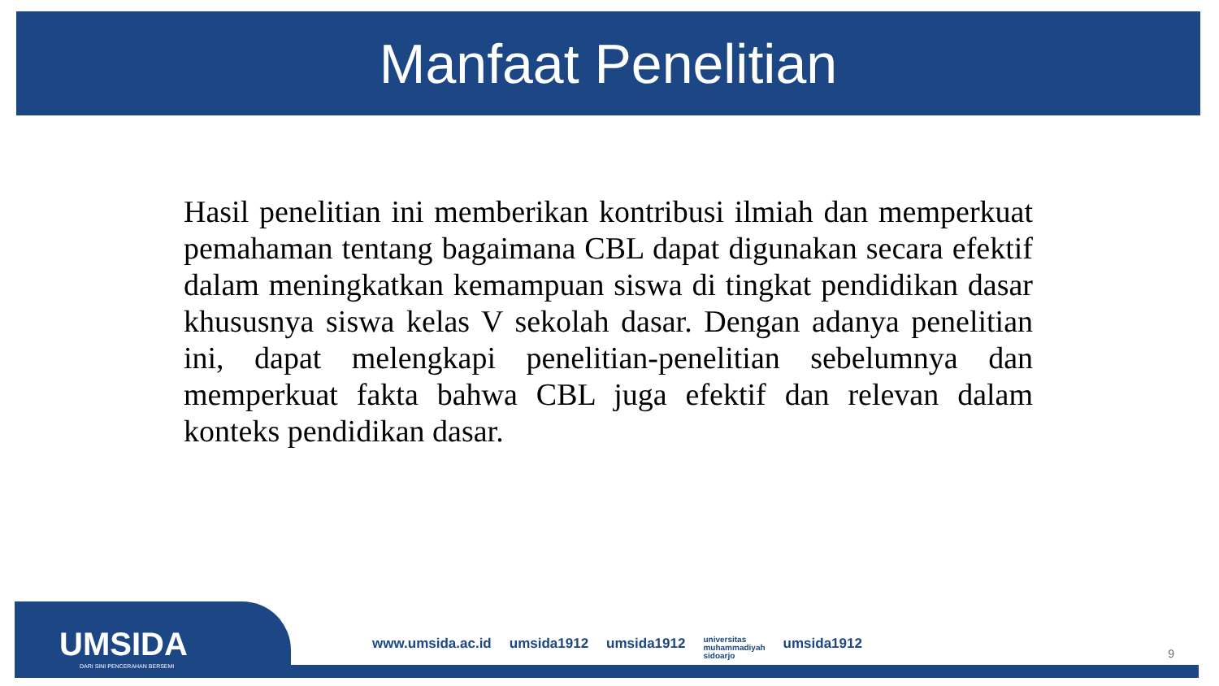Manfaat Penelitian
Hasil penelitian ini memberikan kontribusi ilmiah dan memperkuat pemahaman tentang bagaimana CBL dapat digunakan secara efektif dalam meningkatkan kemampuan siswa di tingkat pendidikan dasar khususnya siswa kelas V sekolah dasar. Dengan adanya penelitian ini, dapat melengkapi penelitian-penelitian sebelumnya dan memperkuat fakta bahwa CBL juga efektif dan relevan dalam konteks pendidikan dasar.
UMSIDA
DARI SINI PENCERAHAN BERSEMI
www.umsida.ac.id umsida1912 umsida1912 universitas
muhammadiyah
sidoarjo umsida1912
9